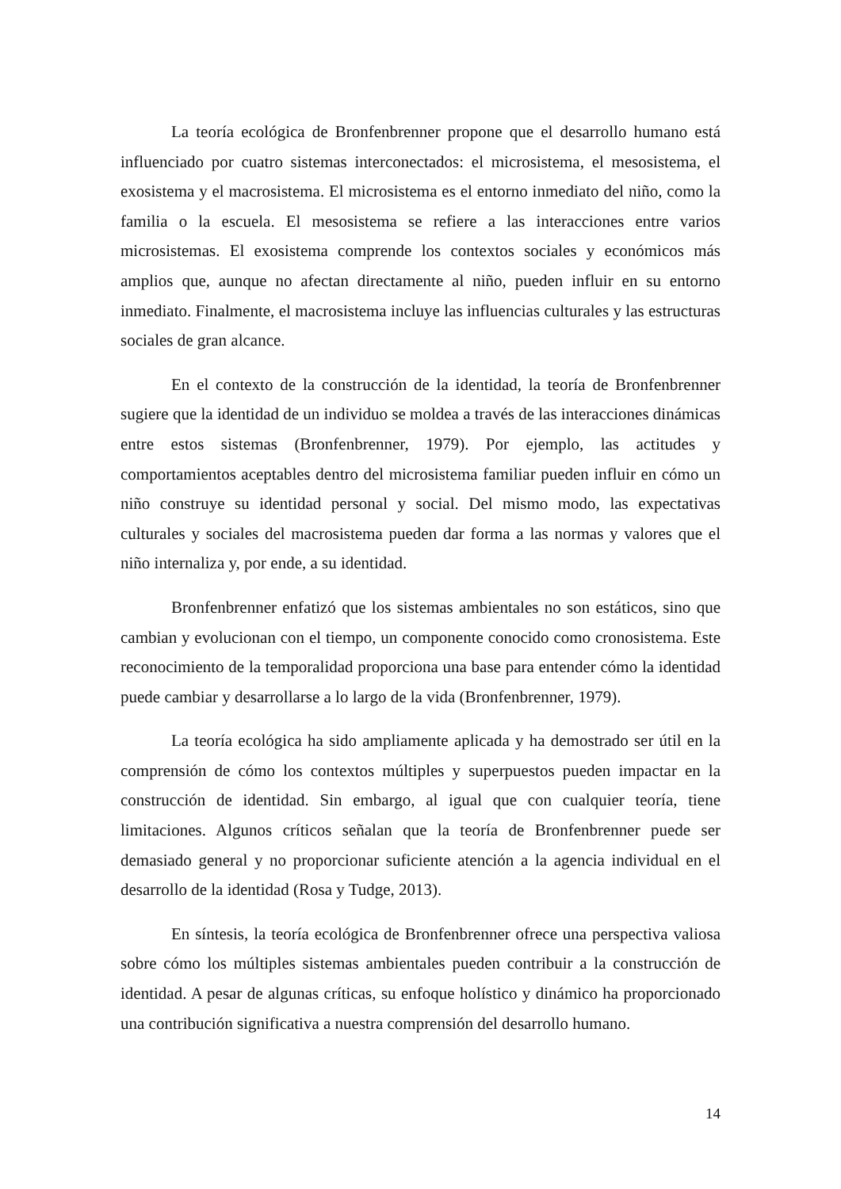La teoría ecológica de Bronfenbrenner propone que el desarrollo humano está influenciado por cuatro sistemas interconectados: el microsistema, el mesosistema, el exosistema y el macrosistema. El microsistema es el entorno inmediato del niño, como la familia o la escuela. El mesosistema se refiere a las interacciones entre varios microsistemas. El exosistema comprende los contextos sociales y económicos más amplios que, aunque no afectan directamente al niño, pueden influir en su entorno inmediato. Finalmente, el macrosistema incluye las influencias culturales y las estructuras sociales de gran alcance.
En el contexto de la construcción de la identidad, la teoría de Bronfenbrenner sugiere que la identidad de un individuo se moldea a través de las interacciones dinámicas entre estos sistemas (Bronfenbrenner, 1979). Por ejemplo, las actitudes y comportamientos aceptables dentro del microsistema familiar pueden influir en cómo un niño construye su identidad personal y social. Del mismo modo, las expectativas culturales y sociales del macrosistema pueden dar forma a las normas y valores que el niño internaliza y, por ende, a su identidad.
Bronfenbrenner enfatizó que los sistemas ambientales no son estáticos, sino que cambian y evolucionan con el tiempo, un componente conocido como cronosistema. Este reconocimiento de la temporalidad proporciona una base para entender cómo la identidad puede cambiar y desarrollarse a lo largo de la vida (Bronfenbrenner, 1979).
La teoría ecológica ha sido ampliamente aplicada y ha demostrado ser útil en la comprensión de cómo los contextos múltiples y superpuestos pueden impactar en la construcción de identidad. Sin embargo, al igual que con cualquier teoría, tiene limitaciones. Algunos críticos señalan que la teoría de Bronfenbrenner puede ser demasiado general y no proporcionar suficiente atención a la agencia individual en el desarrollo de la identidad (Rosa y Tudge, 2013).
En síntesis, la teoría ecológica de Bronfenbrenner ofrece una perspectiva valiosa sobre cómo los múltiples sistemas ambientales pueden contribuir a la construcción de identidad. A pesar de algunas críticas, su enfoque holístico y dinámico ha proporcionado una contribución significativa a nuestra comprensión del desarrollo humano.
14